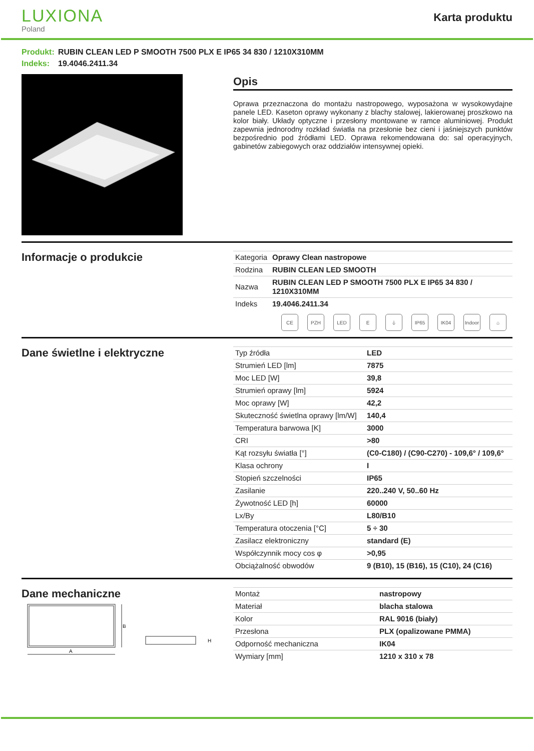LUXIONA
Poland
Karta produktu
Produkt: RUBIN CLEAN LED P SMOOTH 7500 PLX E IP65 34 830 / 1210X310MM
Indeks: 19.4046.2411.34
Opis
Oprawa przeznaczona do montażu nastropowego, wyposażona w wysokowydajne panele LED. Kaseton oprawy wykonany z blachy stalowej, lakierowanej proszkowo na kolor biały. Układy optyczne i przesłony montowane w ramce aluminiowej. Produkt zapewnia jednorodny rozkład światła na przesłonie bez cieni i jaśniejszych punktów bezpośrednio pod źródłami LED. Oprawa rekomendowana do: sal operacyjnych, gabinetów zabiegowych oraz oddziałów intensywnej opieki.
Informacje o produkcie
| Kategoria | Oprawy Clean nastropowe |
| Rodzina | RUBIN CLEAN LED SMOOTH |
| Nazwa | RUBIN CLEAN LED P SMOOTH 7500 PLX E IP65 34 830 / 1210X310MM |
| Indeks | 19.4046.2411.34 |
CE PZH LED E ⏚ IP65 IK04 Indoor
⌂
Dane świetlne i elektryczne
| Typ źródła | LED |
| Strumień LED [lm] | 7875 |
| Moc LED [W] | 39,8 |
| Strumień oprawy [lm] | 5924 |
| Moc oprawy [W] | 42,2 |
| Skuteczność świetlna oprawy [lm/W] | 140,4 |
| Temperatura barwowa [K] | 3000 |
| CRI | >80 |
| Kąt rozsyłu światła [°] | (C0-C180) / (C90-C270) - 109,6° / 109,6° |
| Klasa ochrony | I |
| Stopień szczelności | IP65 |
| Zasilanie | 220..240 V, 50..60 Hz |
| Żywotność LED [h] | 60000 |
| Lx/By | L80/B10 |
| Temperatura otoczenia [°C] | 5 ÷ 30 |
| Zasilacz elektroniczny | standard (E) |
| Współczynnik mocy cos φ | >0,95 |
| Obciążalność obwodów | 9 (B10), 15 (B16), 15 (C10), 24 (C16) |
Dane mechaniczne
B
A
H
| Montaż | nastropowy |
| Materiał | blacha stalowa |
| Kolor | RAL 9016 (biały) |
| Przesłona | PLX (opalizowane PMMA) |
| Odporność mechaniczna | IK04 |
| Wymiary [mm] | 1210 x 310 x 78 |